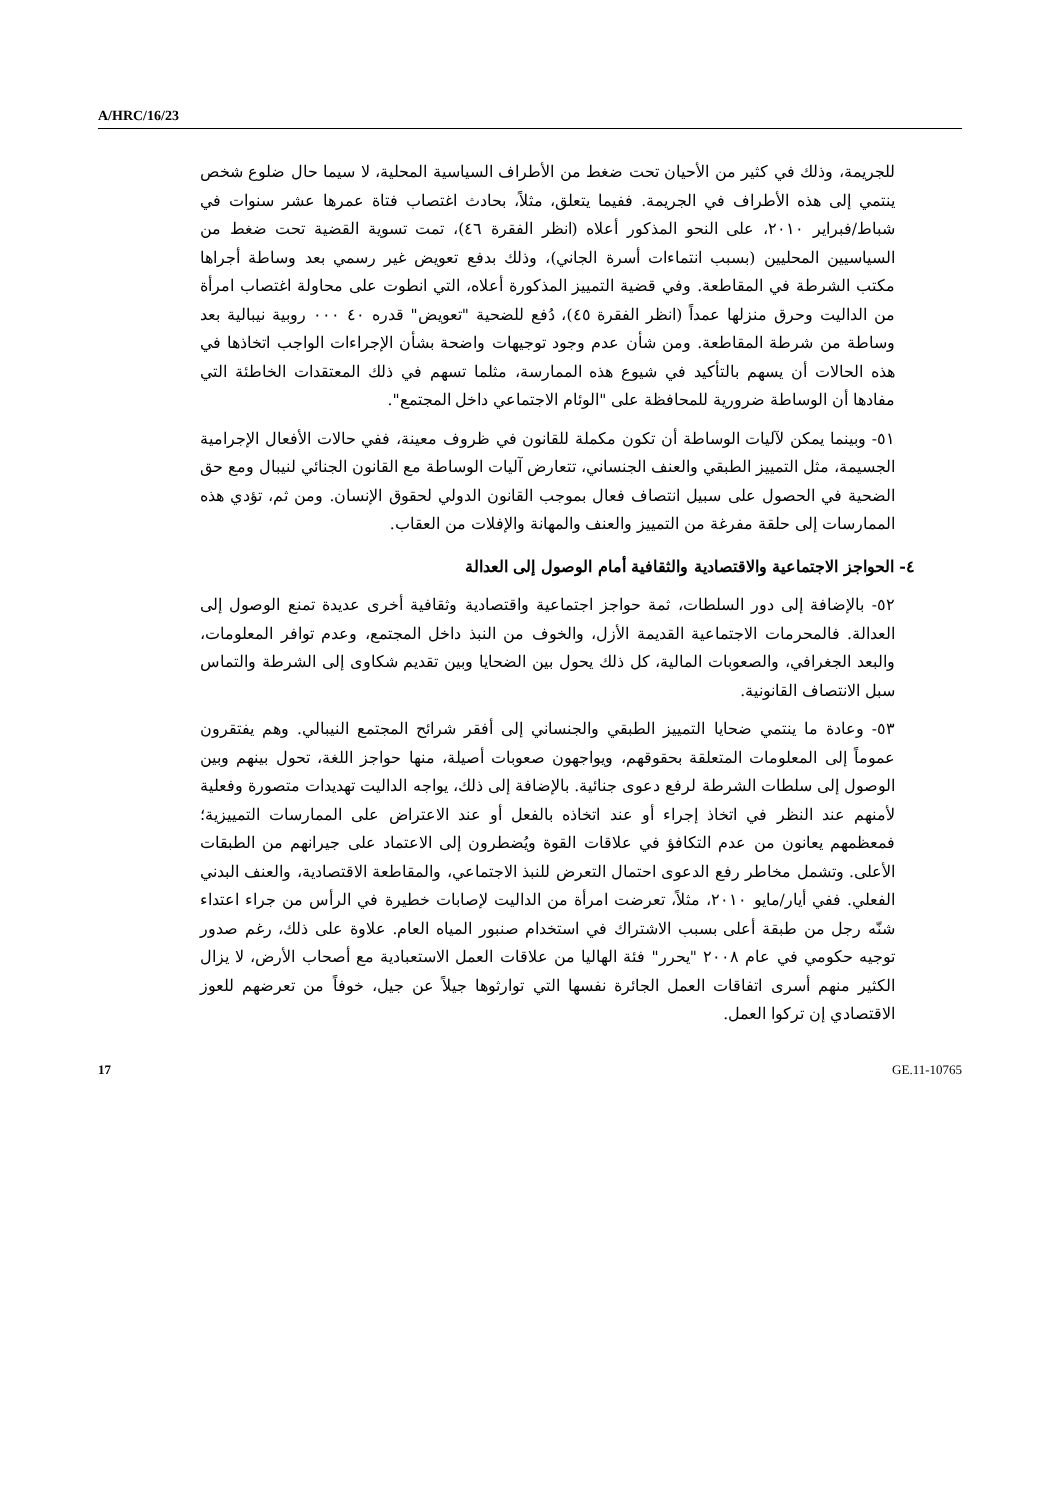A/HRC/16/23
للجريمة، وذلك في كثير من الأحيان تحت ضغط من الأطراف السياسية المحلية، لا سيما حال ضلوع شخص ينتمي إلى هذه الأطراف في الجريمة. ففيما يتعلق، مثلاً، بحادث اغتصاب فتاة عمرها عشر سنوات في شباط/فبراير ٢٠١٠، على النحو المذكور أعلاه (انظر الفقرة ٤٦)، تمت تسوية القضية تحت ضغط من السياسيين المحليين (بسبب انتماءات أسرة الجاني)، وذلك بدفع تعويض غير رسمي بعد وساطة أجراها مكتب الشرطة في المقاطعة. وفي قضية التمييز المذكورة أعلاه، التي انطوت على محاولة اغتصاب امرأة من الداليت وحرق منزلها عمداً (انظر الفقرة ٤٥)، دُفع للضحية "تعويض" قدره ٤٠ ٠٠٠ روبية نيبالية بعد وساطة من شرطة المقاطعة. ومن شأن عدم وجود توجيهات واضحة بشأن الإجراءات الواجب اتخاذها في هذه الحالات أن يسهم بالتأكيد في شيوع هذه الممارسة، مثلما تسهم في ذلك المعتقدات الخاطئة التي مفادها أن الوساطة ضرورية للمحافظة على "الوئام الاجتماعي داخل المجتمع".
٥١- وبينما يمكن لآليات الوساطة أن تكون مكملة للقانون في ظروف معينة، ففي حالات الأفعال الإجرامية الجسيمة، مثل التمييز الطبقي والعنف الجنساني، تتعارض آليات الوساطة مع القانون الجنائي لنيبال ومع حق الضحية في الحصول على سبيل انتصاف فعال بموجب القانون الدولي لحقوق الإنسان. ومن ثم، تؤدي هذه الممارسات إلى حلقة مفرغة من التمييز والعنف والمهانة والإفلات من العقاب.
٤- الحواجز الاجتماعية والاقتصادية والثقافية أمام الوصول إلى العدالة
٥٢- بالإضافة إلى دور السلطات، ثمة حواجز اجتماعية واقتصادية وثقافية أخرى عديدة تمنع الوصول إلى العدالة. فالمحرمات الاجتماعية القديمة الأزل، والخوف من النبذ داخل المجتمع، وعدم توافر المعلومات، والبعد الجغرافي، والصعوبات المالية، كل ذلك يحول بين الضحايا وبين تقديم شكاوى إلى الشرطة والتماس سبل الانتصاف القانونية.
٥٣- وعادة ما ينتمي ضحايا التمييز الطبقي والجنساني إلى أفقر شرائح المجتمع النيبالي. وهم يفتقرون عموماً إلى المعلومات المتعلقة بحقوقهم، ويواجهون صعوبات أصيلة، منها حواجز اللغة، تحول بينهم وبين الوصول إلى سلطات الشرطة لرفع دعوى جنائية. بالإضافة إلى ذلك، يواجه الداليت تهديدات متصورة وفعلية لأمنهم عند النظر في اتخاذ إجراء أو عند اتخاذه بالفعل أو عند الاعتراض على الممارسات التمييزية؛ فمعظمهم يعانون من عدم التكافؤ في علاقات القوة ويُضطرون إلى الاعتماد على جيرانهم من الطبقات الأعلى. وتشمل مخاطر رفع الدعوى احتمال التعرض للنبذ الاجتماعي، والمقاطعة الاقتصادية، والعنف البدني الفعلي. ففي أيار/مايو ٢٠١٠، مثلاً، تعرضت امرأة من الداليت لإصابات خطيرة في الرأس من جراء اعتداء شنّه رجل من طبقة أعلى بسبب الاشتراك في استخدام صنبور المياه العام. علاوة على ذلك، رغم صدور توجيه حكومي في عام ٢٠٠٨ "يحرر" فئة الهاليا من علاقات العمل الاستعبادية مع أصحاب الأرض، لا يزال الكثير منهم أسرى اتفاقات العمل الجائرة نفسها التي توارثوها جيلاً عن جيل، خوفاً من تعرضهم للعوز الاقتصادي إن تركوا العمل.
17 GE.11-10765